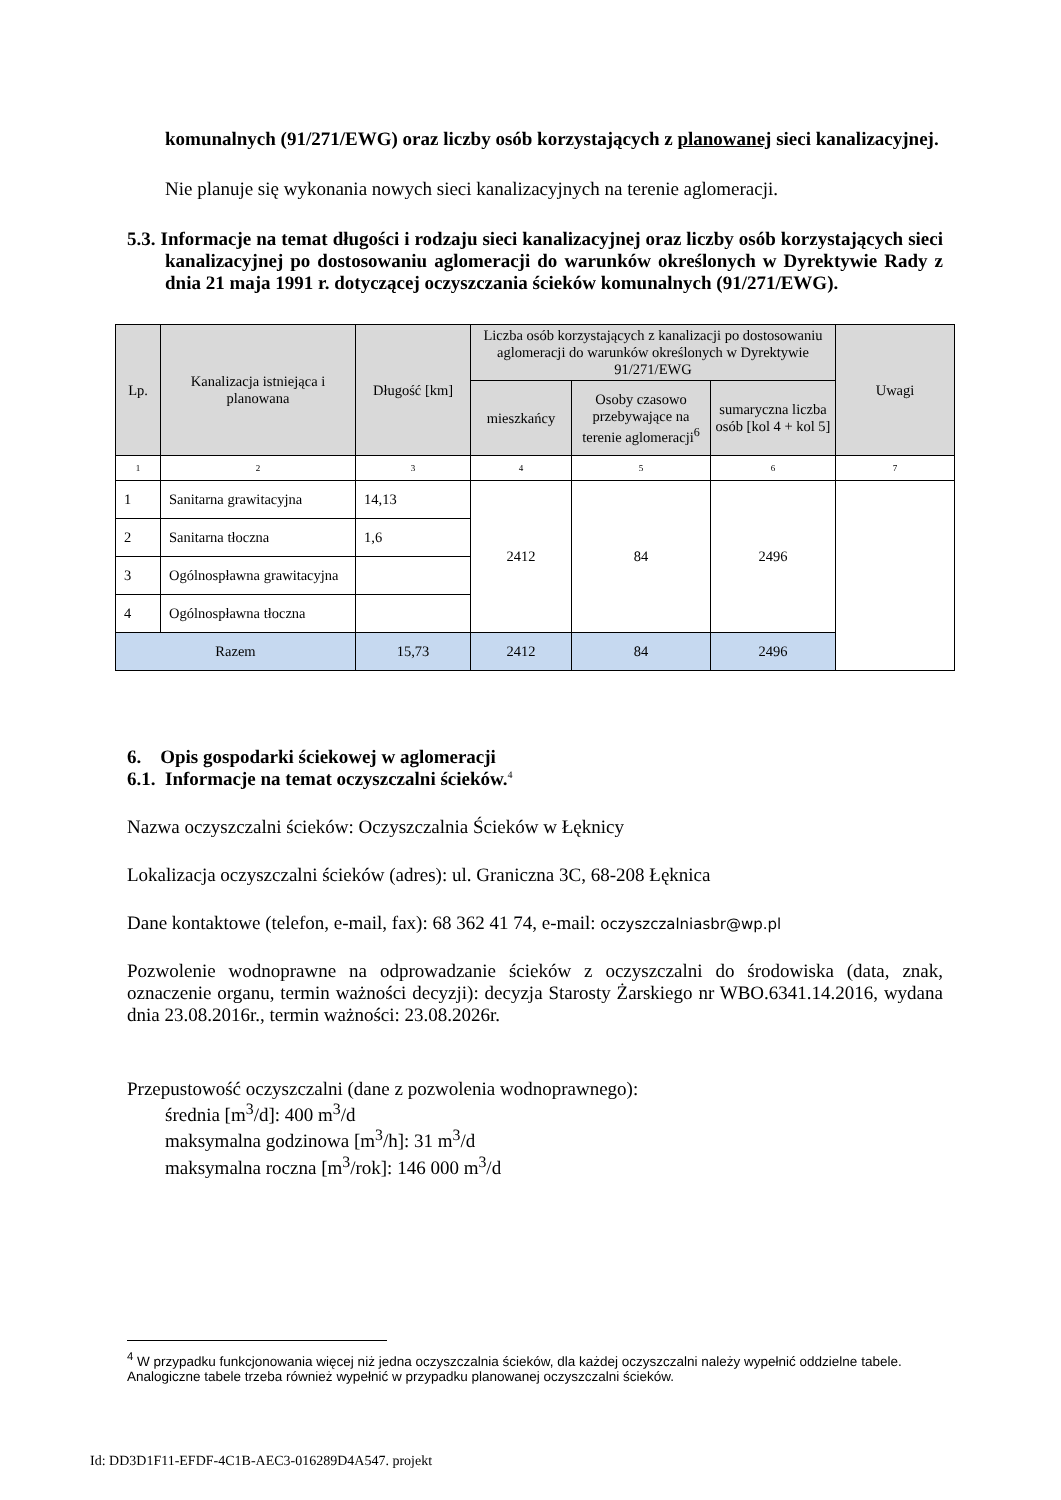komunalnych (91/271/EWG) oraz liczby osób korzystających z planowanej sieci kanalizacyjnej.
Nie planuje się wykonania nowych sieci kanalizacyjnych na terenie aglomeracji.
5.3. Informacje na temat długości i rodzaju sieci kanalizacyjnej oraz liczby osób korzystających sieci kanalizacyjnej po dostosowaniu aglomeracji do warunków określonych w Dyrektywie Rady z dnia 21 maja 1991 r. dotyczącej oczyszczania ścieków komunalnych (91/271/EWG).
| Lp. | Kanalizacja istniejąca i planowana | Długość [km] | Liczba osób korzystających z kanalizacji po dostosowaniu aglomeracji do warunków określonych w Dyrektywie 91/271/EWG | | | Uwagi |
| --- | --- | --- | --- | --- | --- | --- |
| | | | mieszkańcy | Osoby czasowo przebywające na terenie aglomeracji<sup>6</sup> | sumaryczna liczba osób [kol 4 + kol 5] | |
| 1 | 2 | 3 | 4 | 5 | 6 | 7 |
| 1 | Sanitarna grawitacyjna | 14,13 | 2412 | 84 | 2496 | |
| 2 | Sanitarna tłoczna | 1,6 | | | | |
| 3 | Ogólnospławna grawitacyjna | | | | | |
| 4 | Ogólnospławna tłoczna | | | | | |
| Razem | | 15,73 | 2412 | 84 | 2496 | |
6. Opis gospodarki ściekowej w aglomeracji
6.1. Informacje na temat oczyszczalni ścieków.<sup>4</sup>
Nazwa oczyszczalni ścieków: Oczyszczalnia Ścieków w Łęknicy
Lokalizacja oczyszczalni ścieków (adres): ul. Graniczna 3C, 68-208 Łęknica
Dane kontaktowe (telefon, e-mail, fax): 68 362 41 74, e-mail: oczyszczalniasbr@wp.pl
Pozwolenie wodnoprawne na odprowadzanie ścieków z oczyszczalni do środowiska (data, znak, oznaczenie organu, termin ważności decyzji): decyzja Starosty Żarskiego nr WBO.6341.14.2016, wydana dnia 23.08.2016r., termin ważności: 23.08.2026r.
Przepustowość oczyszczalni (dane z pozwolenia wodnoprawnego):
średnia [m<sup>3</sup>/d]: 400 m<sup>3</sup>/d
maksymalna godzinowa [m<sup>3</sup>/h]: 31 m<sup>3</sup>/d
maksymalna roczna [m<sup>3</sup>/rok]: 146 000 m<sup>3</sup>/d
<sup>4</sup> W przypadku funkcjonowania więcej niż jedna oczyszczalnia ścieków, dla każdej oczyszczalni należy wypełnić oddzielne tabele. Analogiczne tabele trzeba również wypełnić w przypadku planowanej oczyszczalni ścieków.
Id: DD3D1F11-EFDF-4C1B-AEC3-016289D4A547. projekt